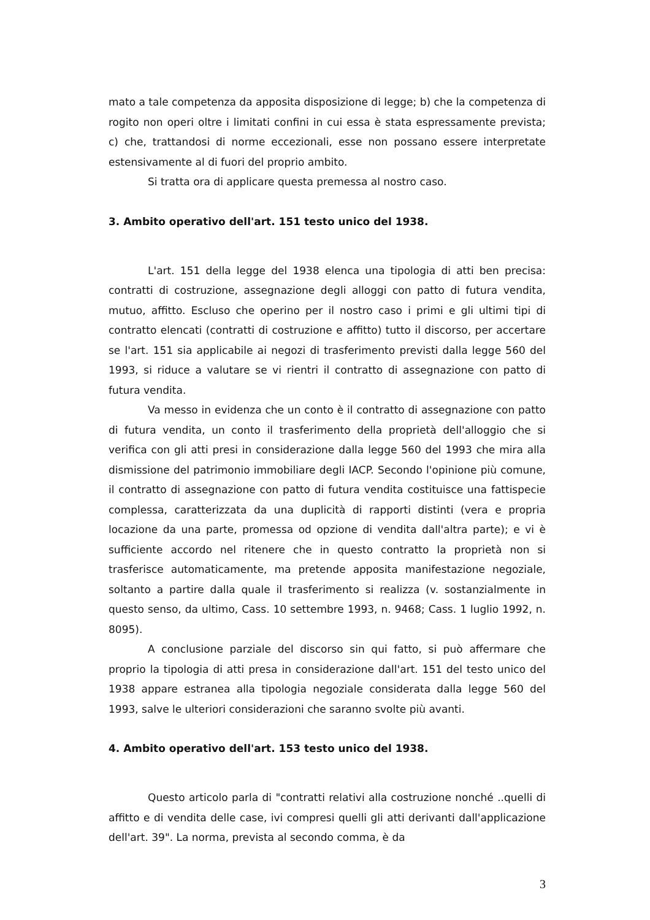mato a tale competenza da apposita disposizione di legge; b) che la competenza di rogito non operi oltre i limitati confini in cui essa è stata espressamente prevista; c) che, trattandosi di norme eccezionali, esse non possano essere interpretate estensivamente al di fuori del proprio ambito.
Si tratta ora di applicare questa premessa al nostro caso.
3. Ambito operativo dell'art. 151 testo unico del 1938.
L'art. 151 della legge del 1938 elenca una tipologia di atti ben precisa: contratti di costruzione, assegnazione degli alloggi con patto di futura vendita, mutuo, affitto. Escluso che operino per il nostro caso i primi e gli ultimi tipi di contratto elencati (contratti di costruzione e affitto) tutto il discorso, per accertare se l'art. 151 sia applicabile ai negozi di trasferimento previsti dalla legge 560 del 1993, si riduce a valutare se vi rientri il contratto di assegnazione con patto di futura vendita.
Va messo in evidenza che un conto è il contratto di assegnazione con patto di futura vendita, un conto il trasferimento della proprietà dell'alloggio che si verifica con gli atti presi in considerazione dalla legge 560 del 1993 che mira alla dismissione del patrimonio immobiliare degli IACP. Secondo l'opinione più comune, il contratto di assegnazione con patto di futura vendita costituisce una fattispecie complessa, caratterizzata da una duplicità di rapporti distinti (vera e propria locazione da una parte, promessa od opzione di vendita dall'altra parte); e vi è sufficiente accordo nel ritenere che in questo contratto la proprietà non si trasferisce automaticamente, ma pretende apposita manifestazione negoziale, soltanto a partire dalla quale il trasferimento si realizza (v. sostanzialmente in questo senso, da ultimo, Cass. 10 settembre 1993, n. 9468; Cass. 1 luglio 1992, n. 8095).
A conclusione parziale del discorso sin qui fatto, si può affermare che proprio la tipologia di atti presa in considerazione dall'art. 151 del testo unico del 1938 appare estranea alla tipologia negoziale considerata dalla legge 560 del 1993, salve le ulteriori considerazioni che saranno svolte più avanti.
4. Ambito operativo dell'art. 153 testo unico del 1938.
Questo articolo parla di "contratti relativi alla costruzione nonché ..quelli di affitto e di vendita delle case, ivi compresi quelli gli atti derivanti dall'applicazione dell'art. 39". La norma, prevista al secondo comma, è da
3